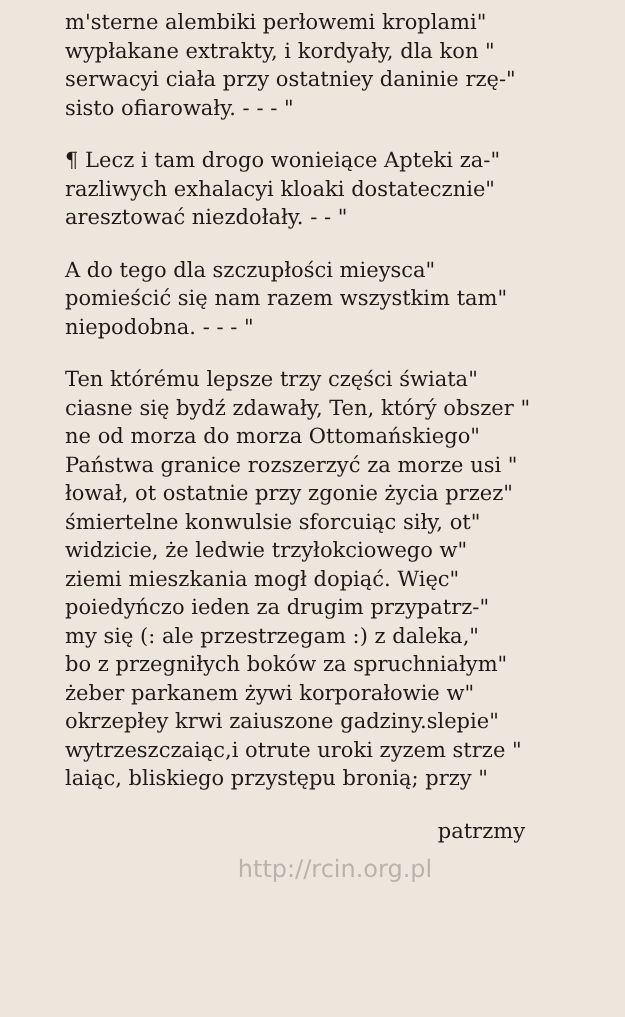m'sterne alembiki perłowemi kroplami"
wypłakane extrakty, i kordyały, dla kon "
serwacyi ciała przy ostatniey daninie rzę-"
sisto ofiarowały. - - - "
¶ Lecz i tam drogo wonieiące Apteki za-"
razliwych exhalacyi kloaki dostatecznie"
aresztować niezdołały. - - "
A do tego dla szczupłości mieysca"
pomieścić się nam razem wszystkim tam"
niepodobna. - - - "
Ten którému lepsze trzy części świata"
ciasne się bydź zdawały, Ten, którý obszer "
ne od morza do morza Ottomańskiego"
Państwa granice rozszerzyć za morze usi "
łował, ot ostatnie przy zgonie życia przez"
śmiertelne konwulsie sforcuiąc siły, ot"
widzicie, że ledwie trzyłokciowego w"
ziemi mieszkania mogł dopiąć. Więc"
poiedyńczo ieden za drugim przypatrz-"
my się (: ale przestrzegam :) z daleka,"
bo z przegniłych boków za spruchniałym"
żeber parkanem żywi korporałowie w"
okrzepłey krwi zaiuszone gadziny.slepie"
wytrzeszczaiąc,i otrute uroki zyzem strze "
laiąc, bliskiego przystępu bronią; przy "
patrzmy
http://rcin.org.pl